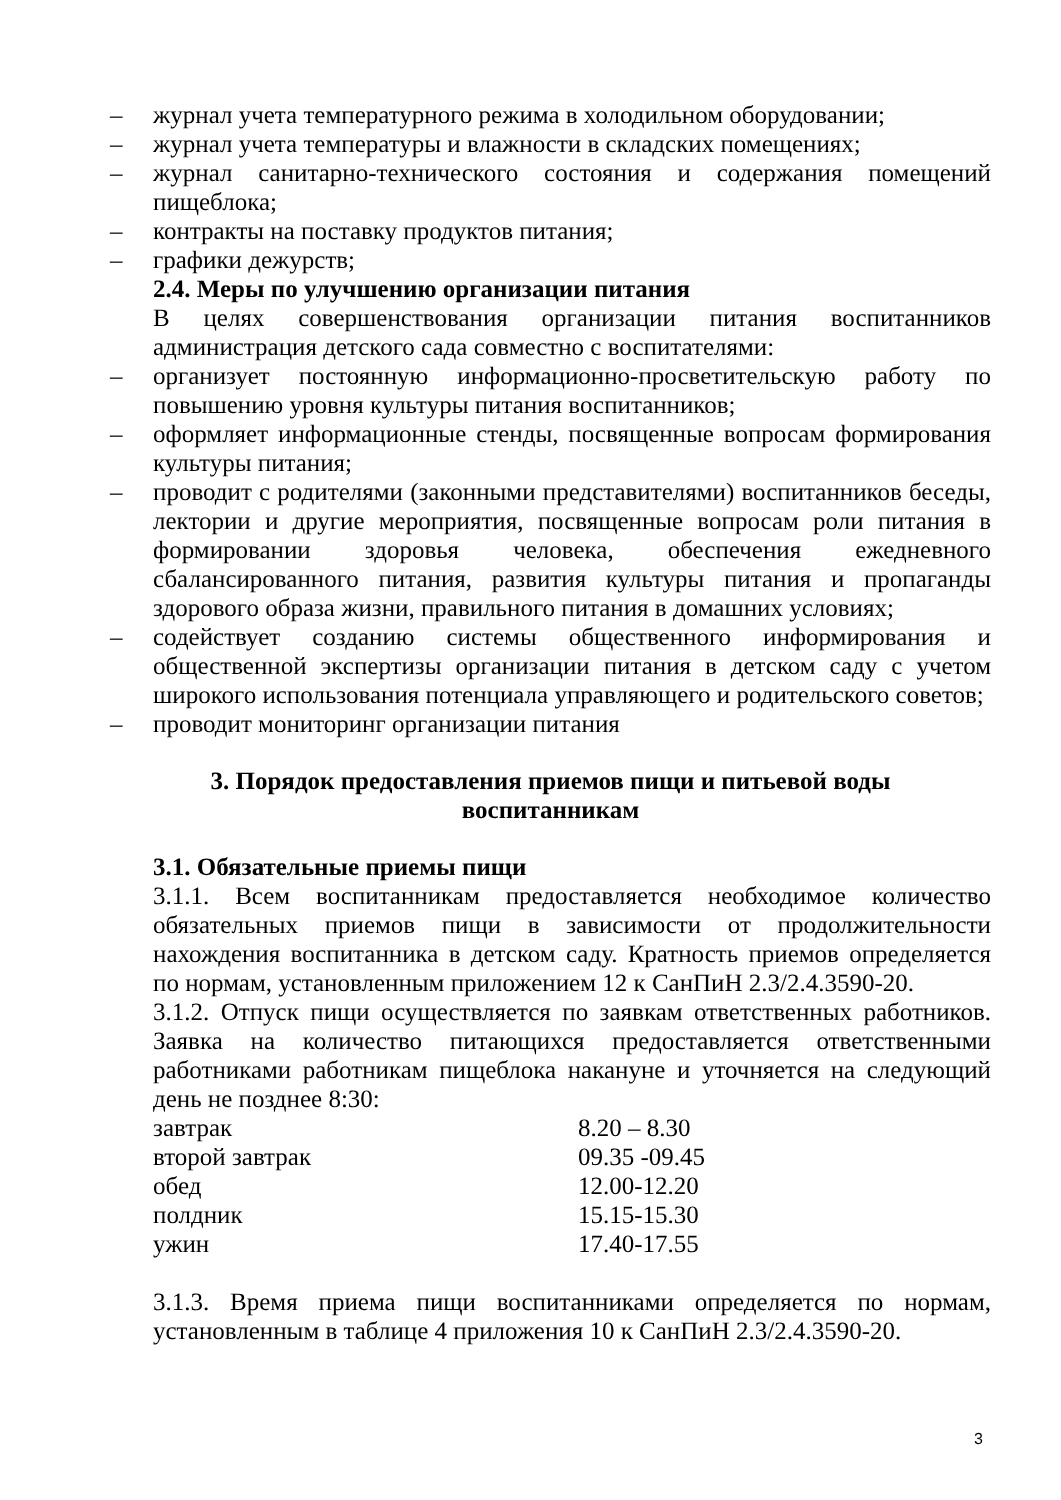– журнал учета температурного режима в холодильном оборудовании;
– журнал учета температуры и влажности в складских помещениях;
– журнал санитарно-технического состояния и содержания помещений пищеблока;
– контракты на поставку продуктов питания;
– графики дежурств;
2.4. Меры по улучшению организации питания
В целях совершенствования организации питания воспитанников администрация детского сада совместно с воспитателями:
– организует постоянную информационно-просветительскую работу по повышению уровня культуры питания воспитанников;
– оформляет информационные стенды, посвященные вопросам формирования культуры питания;
– проводит с родителями (законными представителями) воспитанников беседы, лектории и другие мероприятия, посвященные вопросам роли питания в формировании здоровья человека, обеспечения ежедневного сбалансированного питания, развития культуры питания и пропаганды здорового образа жизни, правильного питания в домашних условиях;
– содействует созданию системы общественного информирования и общественной экспертизы организации питания в детском саду с учетом широкого использования потенциала управляющего и родительского советов;
– проводит мониторинг организации питания
3. Порядок предоставления приемов пищи и питьевой воды
воспитанникам
3.1. Обязательные приемы пищи
3.1.1. Всем воспитанникам предоставляется необходимое количество обязательных приемов пищи в зависимости от продолжительности нахождения воспитанника в детском саду. Кратность приемов определяется по нормам, установленным приложением 12 к СанПиН 2.3/2.4.3590-20.
3.1.2. Отпуск пищи осуществляется по заявкам ответственных работников. Заявка на количество питающихся предоставляется ответственными работниками работникам пищеблока накануне и уточняется на следующий день не позднее 8:30:
| завтрак | 8.20 – 8.30 |
| второй завтрак | 09.35 -09.45 |
| обед | 12.00-12.20 |
| полдник | 15.15-15.30 |
| ужин | 17.40-17.55 |
3.1.3. Время приема пищи воспитанниками определяется по нормам, установленным в таблице 4 приложения 10 к СанПиН 2.3/2.4.3590-20.
3